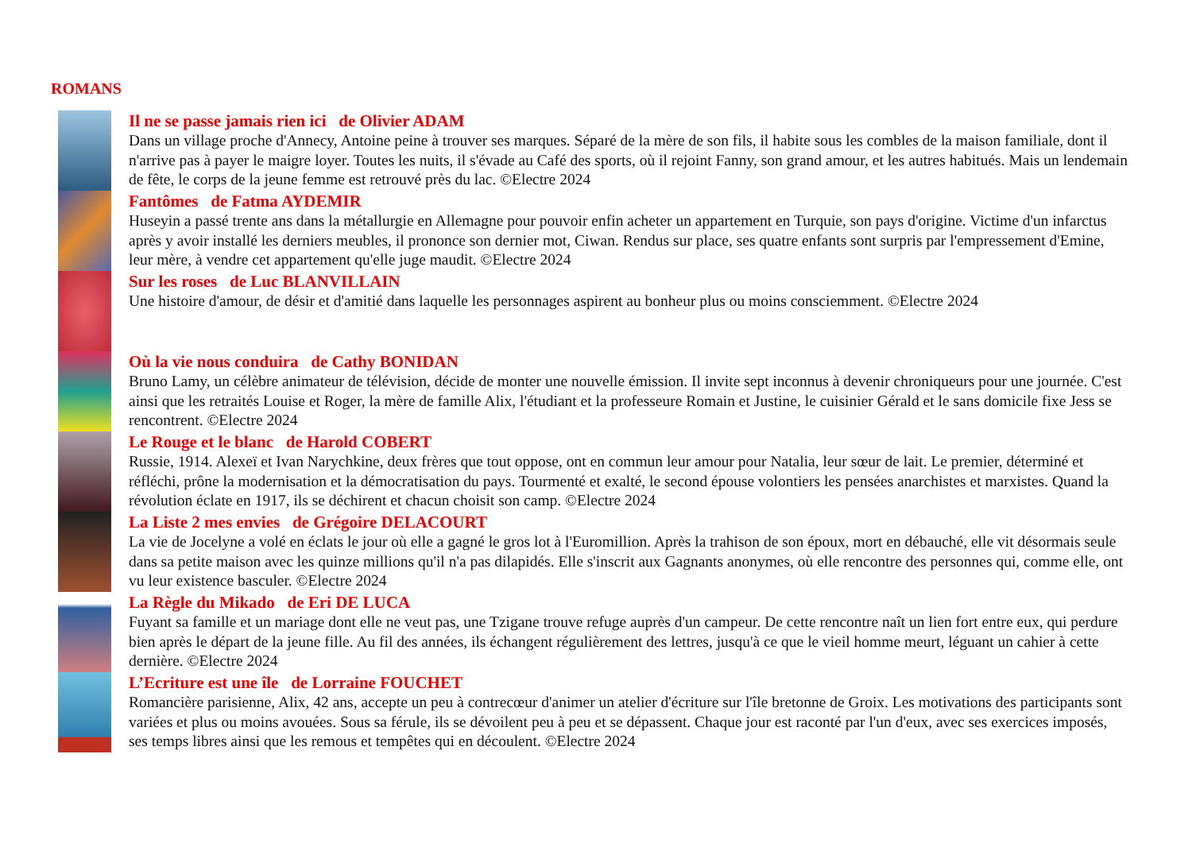ROMANS
Il ne se passe jamais rien ici de Olivier ADAM
Dans un village proche d'Annecy, Antoine peine à trouver ses marques. Séparé de la mère de son fils, il habite sous les combles de la maison familiale, dont il n'arrive pas à payer le maigre loyer. Toutes les nuits, il s'évade au Café des sports, où il rejoint Fanny, son grand amour, et les autres habitués. Mais un lendemain de fête, le corps de la jeune femme est retrouvé près du lac. ©Electre 2024
Fantômes de Fatma AYDEMIR
Huseyin a passé trente ans dans la métallurgie en Allemagne pour pouvoir enfin acheter un appartement en Turquie, son pays d'origine. Victime d'un infarctus après y avoir installé les derniers meubles, il prononce son dernier mot, Ciwan. Rendus sur place, ses quatre enfants sont surpris par l'empressement d'Emine, leur mère, à vendre cet appartement qu'elle juge maudit. ©Electre 2024
Sur les roses de Luc BLANVILLAIN
Une histoire d'amour, de désir et d'amitié dans laquelle les personnages aspirent au bonheur plus ou moins consciemment. ©Electre 2024
Où la vie nous conduira de Cathy BONIDAN
Bruno Lamy, un célèbre animateur de télévision, décide de monter une nouvelle émission. Il invite sept inconnus à devenir chroniqueurs pour une journée. C'est ainsi que les retraités Louise et Roger, la mère de famille Alix, l'étudiant et la professeure Romain et Justine, le cuisinier Gérald et le sans domicile fixe Jess se rencontrent. ©Electre 2024
Le Rouge et le blanc de Harold COBERT
Russie, 1914. Alexeï et Ivan Narychkine, deux frères que tout oppose, ont en commun leur amour pour Natalia, leur sœur de lait. Le premier, déterminé et réfléchi, prône la modernisation et la démocratisation du pays. Tourmenté et exalté, le second épouse volontiers les pensées anarchistes et marxistes. Quand la révolution éclate en 1917, ils se déchirent et chacun choisit son camp. ©Electre 2024
La Liste 2 mes envies de Grégoire DELACOURT
La vie de Jocelyne a volé en éclats le jour où elle a gagné le gros lot à l'Euromillion. Après la trahison de son époux, mort en débauché, elle vit désormais seule dans sa petite maison avec les quinze millions qu'il n'a pas dilapidés. Elle s'inscrit aux Gagnants anonymes, où elle rencontre des personnes qui, comme elle, ont vu leur existence basculer. ©Electre 2024
La Règle du Mikado de Eri DE LUCA
Fuyant sa famille et un mariage dont elle ne veut pas, une Tzigane trouve refuge auprès d'un campeur. De cette rencontre naît un lien fort entre eux, qui perdure bien après le départ de la jeune fille. Au fil des années, ils échangent régulièrement des lettres, jusqu'à ce que le vieil homme meurt, léguant un cahier à cette dernière. ©Electre 2024
L’Ecriture est une île de Lorraine FOUCHET
Romancière parisienne, Alix, 42 ans, accepte un peu à contrecœur d'animer un atelier d'écriture sur l'île bretonne de Groix. Les motivations des participants sont variées et plus ou moins avouées. Sous sa férule, ils se dévoilent peu à peu et se dépassent. Chaque jour est raconté par l'un d'eux, avec ses exercices imposés, ses temps libres ainsi que les remous et tempêtes qui en découlent. ©Electre 2024